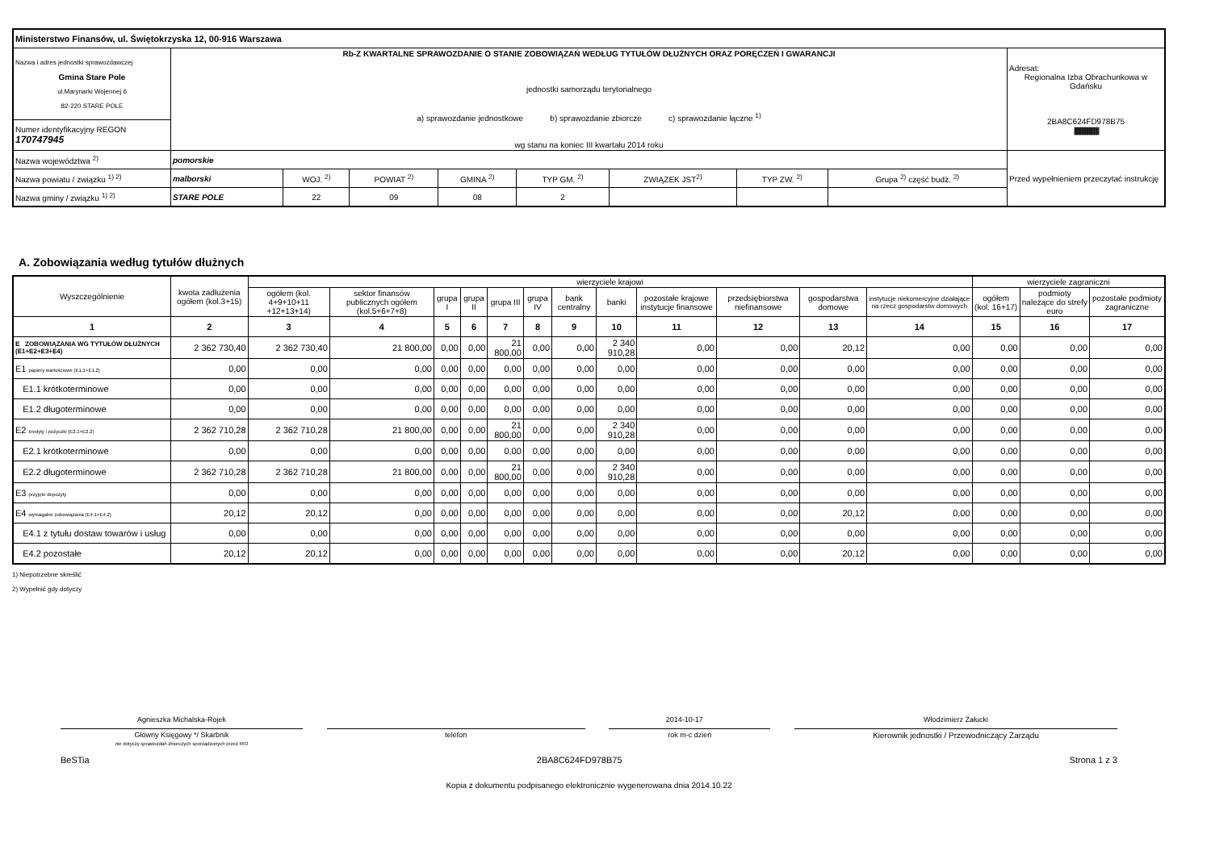| Ministerstwo Finansów, ul. Świętokrzyska 12, 00-916 Warszawa | | | | | | | | | |
| Nazwa i adres jednostki sprawozdawczej Gmina Stare Pole ul.Marynarki Wojennej 6 82-220 STARE POLE | Rb-Z KWARTALNE SPRAWOZDANIE O STANIE ZOBOWIĄZAŃ WEDŁUG TYTUŁÓW DŁUŻNYCH ORAZ PORĘCZEŃ I GWARANCJI jednostki samorządu terytorialnego a) sprawozdanie jednostkowe b) sprawozdanie zbiorcze c) sprawozdanie łączne <sup>1)</sup> wg stanu na koniec III kwartału 2014 roku | | | | | | | | Adresat: Regionalna Izba Obrachunkowa w Gdańsku 2BA8C624FD978B75 /////////////////////////////////////////////////// |
| Numer identyfikacyjny REGON 170747945 | | | | | | | | | |
| Nazwa województwa <sup>2)</sup> | pomorskie | | | | | | | | Przed wypełnieniem przeczytać instrukcję |
| Nazwa powiatu / związku <sup>1) 2)</sup> | malborski | WOJ. <sup>2)</sup> | POWIAT <sup>2)</sup> | GMINA <sup>2)</sup> | TYP GM. <sup>2)</sup> | ZWIĄZEK JST<sup>2)</sup> | TYP ZW. <sup>2)</sup> | Grupa <sup>2)</sup> część budż. <sup>2)</sup> | |
| Nazwa gminy / związku <sup>1) 2)</sup> | STARE POLE | 22 | 09 | 08 | 2 | | | | |
A. Zobowiązania według tytułów dłużnych
| Wyszczególnienie | kwota zadłużenia ogółem (kol.3+15) | wierzyciele krajowi | | | | | | | | | | | | wierzyciele zagraniczni | | |
| --- | --- | --- | --- | --- | --- | --- | --- | --- | --- | --- | --- | --- | --- | --- | --- | --- |
| | | ogółem (kol. 4+9+10+11 +12+13+14) | sektor finansów publicznych ogółem (kol.5+6+7+8) | grupa I | grupa II | grupa III | grupa IV | bank centralny | banki | pozostałe krajowe instytucje finansowe | przedsiębiorstwa niefinansowe | gospodarstwa domowe | instytucje niekomercyjne działające na rzecz gospodarstw domowych | ogółem (kol. 16+17) | podmioty należące do strefy euro | pozostałe podmioty zagraniczne |
| 1 | 2 | 3 | 4 | 5 | 6 | 7 | 8 | 9 | 10 | 11 | 12 | 13 | 14 | 15 | 16 | 17 |
| E ZOBOWIĄZANIA WG TYTUŁÓW DŁUŻNYCH (E1+E2+E3+E4) | 2 362 730,40 | 2 362 730,40 | 21 800,00 | 0,00 | 0,00 | 21 800,00 | 0,00 | 0,00 | 2 340 910,28 | 0,00 | 0,00 | 20,12 | 0,00 | 0,00 | 0,00 | 0,00 |
| E1 papiery wartościowe (E1.1+E1.2) | 0,00 | 0,00 | 0,00 | 0,00 | 0,00 | 0,00 | 0,00 | 0,00 | 0,00 | 0,00 | 0,00 | 0,00 | 0,00 | 0,00 | 0,00 | 0,00 |
| E1.1 krótkoterminowe | 0,00 | 0,00 | 0,00 | 0,00 | 0,00 | 0,00 | 0,00 | 0,00 | 0,00 | 0,00 | 0,00 | 0,00 | 0,00 | 0,00 | 0,00 | 0,00 |
| E1.2 długoterminowe | 0,00 | 0,00 | 0,00 | 0,00 | 0,00 | 0,00 | 0,00 | 0,00 | 0,00 | 0,00 | 0,00 | 0,00 | 0,00 | 0,00 | 0,00 | 0,00 |
| E2 kredyty i pożyczki (E2.1+E2.2) | 2 362 710,28 | 2 362 710,28 | 21 800,00 | 0,00 | 0,00 | 21 800,00 | 0,00 | 0,00 | 2 340 910,28 | 0,00 | 0,00 | 0,00 | 0,00 | 0,00 | 0,00 | 0,00 |
| E2.1 krótkoterminowe | 0,00 | 0,00 | 0,00 | 0,00 | 0,00 | 0,00 | 0,00 | 0,00 | 0,00 | 0,00 | 0,00 | 0,00 | 0,00 | 0,00 | 0,00 | 0,00 |
| E2.2 długoterminowe | 2 362 710,28 | 2 362 710,28 | 21 800,00 | 0,00 | 0,00 | 21 800,00 | 0,00 | 0,00 | 2 340 910,28 | 0,00 | 0,00 | 0,00 | 0,00 | 0,00 | 0,00 | 0,00 |
| E3 przyjęte depozyty | 0,00 | 0,00 | 0,00 | 0,00 | 0,00 | 0,00 | 0,00 | 0,00 | 0,00 | 0,00 | 0,00 | 0,00 | 0,00 | 0,00 | 0,00 | 0,00 |
| E4 wymagalne zobowiązania (E4.1+E4.2) | 20,12 | 20,12 | 0,00 | 0,00 | 0,00 | 0,00 | 0,00 | 0,00 | 0,00 | 0,00 | 0,00 | 20,12 | 0,00 | 0,00 | 0,00 | 0,00 |
| E4.1 z tytułu dostaw towarów i usług | 0,00 | 0,00 | 0,00 | 0,00 | 0,00 | 0,00 | 0,00 | 0,00 | 0,00 | 0,00 | 0,00 | 0,00 | 0,00 | 0,00 | 0,00 | 0,00 |
| E4.2 pozostałe | 20,12 | 20,12 | 0,00 | 0,00 | 0,00 | 0,00 | 0,00 | 0,00 | 0,00 | 0,00 | 0,00 | 20,12 | 0,00 | 0,00 | 0,00 | 0,00 |
1) Niepotrzebne skreślić
2) Wypełnić gdy dotyczy
Agnieszka Michalska-Rojek 2014-10-17 Włodzimierz Załucki
Główny Księgowy */ Skarbnik
nie dotyczy sprawozdań zbiorczych sporządzonych przez RIO
telefon rok m-c dzień Kierownik jednostki / Przewodniczący Zarządu
BeSTia 2BA8C624FD978B75 Strona 1 z 3
Kopia z dokumentu podpisanego elektronicznie wygenerowana dnia 2014.10.22